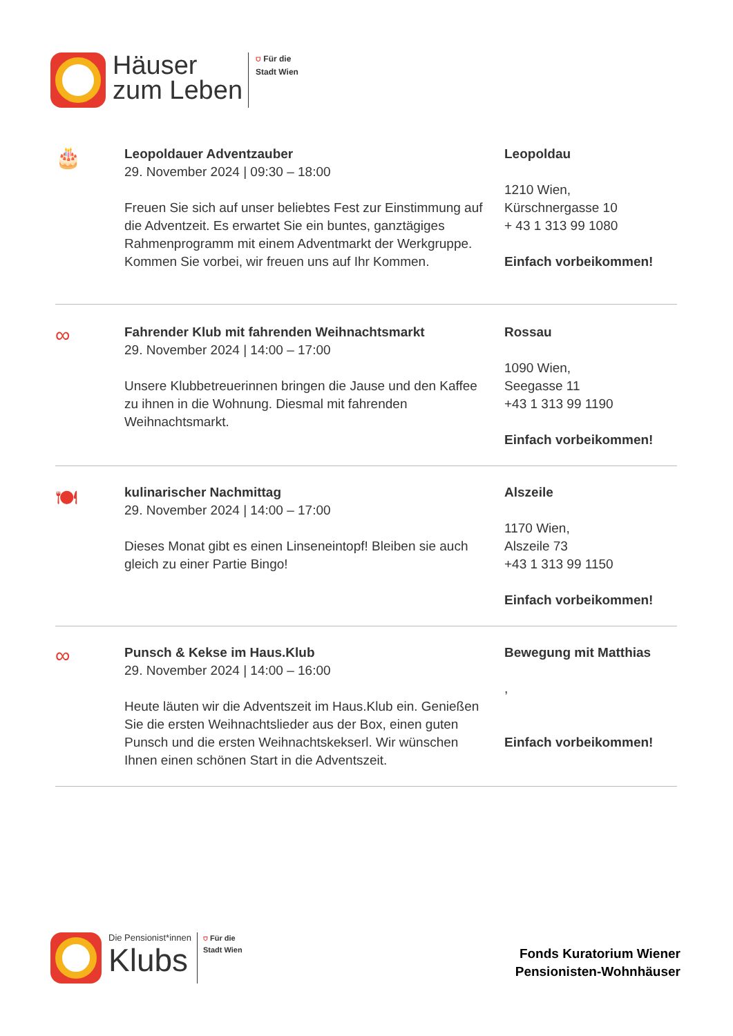Häuser
zum Leben
⛉ Für die
Stadt Wien
🎂
Leopoldauer Adventzauber
29. November 2024 | 09:30 – 18:00
Freuen Sie sich auf unser beliebtes Fest zur Einstimmung auf die Adventzeit. Es erwartet Sie ein buntes, ganztägiges Rahmenprogramm mit einem Adventmarkt der Werkgruppe. Kommen Sie vorbei, wir freuen uns auf Ihr Kommen.
Leopoldau
1210 Wien,
Kürschnergasse 10
+ 43 1 313 99 1080
Einfach vorbeikommen!
∞
Fahrender Klub mit fahrenden Weihnachtsmarkt
29. November 2024 | 14:00 – 17:00
Unsere Klubbetreuerinnen bringen die Jause und den Kaffee zu ihnen in die Wohnung. Diesmal mit fahrenden Weihnachtsmarkt.
Rossau
1090 Wien,
Seegasse 11
+43 1 313 99 1190
Einfach vorbeikommen!
🍽
kulinarischer Nachmittag
29. November 2024 | 14:00 – 17:00
Dieses Monat gibt es einen Linseneintopf! Bleiben sie auch gleich zu einer Partie Bingo!
Alszeile
1170 Wien,
Alszeile 73
+43 1 313 99 1150
Einfach vorbeikommen!
∞
Punsch & Kekse im Haus.Klub
29. November 2024 | 14:00 – 16:00
Heute läuten wir die Adventszeit im Haus.Klub ein. Genießen Sie die ersten Weihnachtslieder aus der Box, einen guten Punsch und die ersten Weihnachtskekserl. Wir wünschen Ihnen einen schönen Start in die Adventszeit.
Bewegung mit Matthias
,
Einfach vorbeikommen!
Die Pensionist*innen
Klubs
⛉ Für die
Stadt Wien
Fonds Kuratorium Wiener
Pensionisten-Wohnhäuser